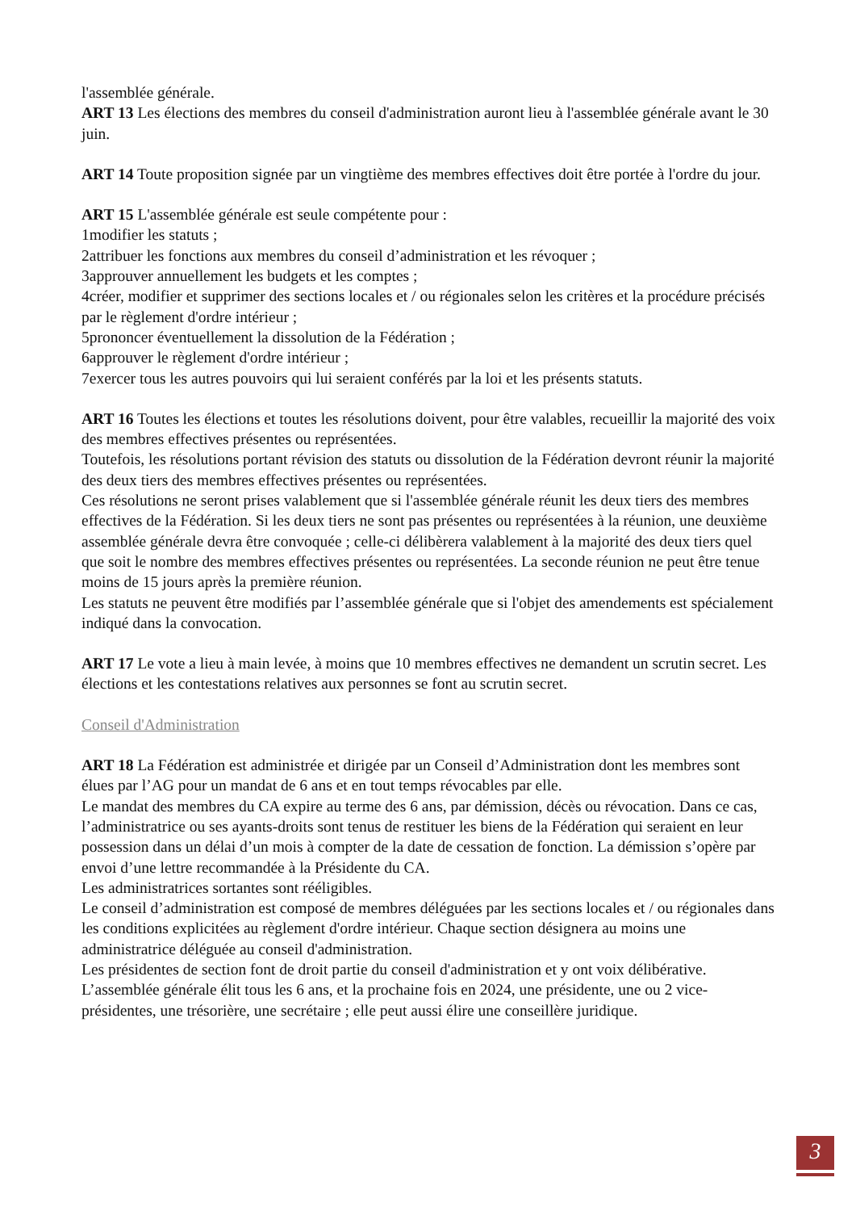l'assemblée générale.
ART 13 Les élections des membres du conseil d'administration auront lieu à l'assemblée générale avant le 30 juin.
ART 14 Toute proposition signée par un vingtième des membres effectives doit être portée à l'ordre du jour.
ART 15 L'assemblée générale est seule compétente pour :
1modifier les statuts ;
2attribuer les fonctions aux membres du conseil d’administration et les révoquer ;
3approuver annuellement les budgets et les comptes ;
4créer, modifier et supprimer des sections locales et / ou régionales selon les critères et la procédure précisés par le règlement d'ordre intérieur ;
5prononcer éventuellement la dissolution de la Fédération ;
6approuver le règlement d'ordre intérieur ;
7exercer tous les autres pouvoirs qui lui seraient conférés par la loi et les présents statuts.
ART 16 Toutes les élections et toutes les résolutions doivent, pour être valables, recueillir la majorité des voix des membres effectives présentes ou représentées.
Toutefois, les résolutions portant révision des statuts ou dissolution de la Fédération devront réunir la majorité des deux tiers des membres effectives présentes ou représentées.
Ces résolutions ne seront prises valablement que si l'assemblée générale réunit les deux tiers des membres effectives de la Fédération. Si les deux tiers ne sont pas présentes ou représentées à la réunion, une deuxième assemblée générale devra être convoquée ; celle-ci délibèrera valablement à la majorité des deux tiers quel que soit le nombre des membres effectives présentes ou représentées. La seconde réunion ne peut être tenue moins de 15 jours après la première réunion.
Les statuts ne peuvent être modifiés par l’assemblée générale que si l'objet des amendements est spécialement indiqué dans la convocation.
ART 17 Le vote a lieu à main levée, à moins que 10 membres effectives ne demandent un scrutin secret. Les élections et les contestations relatives aux personnes se font au scrutin secret.
Conseil d'Administration
ART 18 La Fédération est administrée et dirigée par un Conseil d’Administration dont les membres sont élues par l’AG pour un mandat de 6 ans et en tout temps révocables par elle.
Le mandat des membres du CA expire au terme des 6 ans, par démission, décès ou révocation. Dans ce cas, l’administratrice ou ses ayants-droits sont tenus de restituer les biens de la Fédération qui seraient en leur possession dans un délai d’un mois à compter de la date de cessation de fonction. La démission s’opère par envoi d’une lettre recommandée à la Présidente du CA.
Les administratrices sortantes sont rééligibles.
Le conseil d’administration est composé de membres déléguées par les sections locales et / ou régionales dans les conditions explicitées au règlement d'ordre intérieur. Chaque section désignera au moins une administratrice déléguée au conseil d'administration.
Les présidentes de section font de droit partie du conseil d'administration et y ont voix délibérative.
L’assemblée générale élit tous les 6 ans, et la prochaine fois en 2024, une présidente, une ou 2 vice-présidentes, une trésorière, une secrétaire ; elle peut aussi élire une conseillère juridique.
3